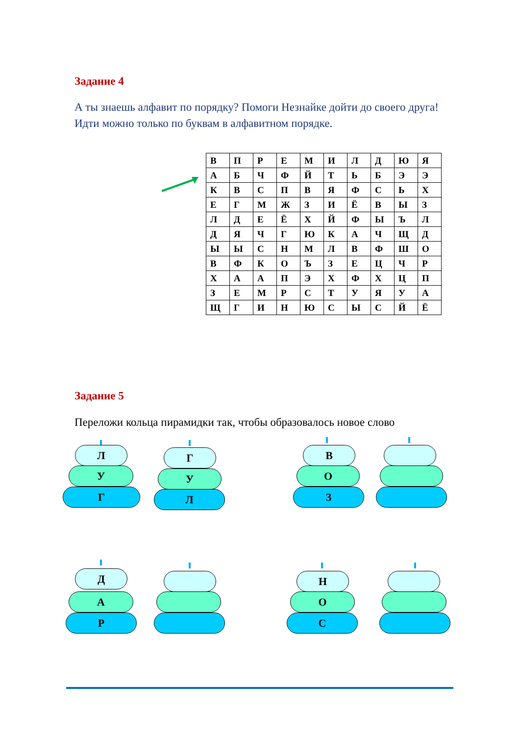Задание 4
А ты знаешь алфавит по порядку? Помоги Незнайке дойти до своего друга!
Идти можно только по буквам в алфавитном порядке.
| В | П | Р | Е | М | И | Л | Д | Ю | Я |
| А | Б | Ч | Ф | Й | Т | Ь | Б | Э | Э |
| К | В | С | П | В | Я | Ф | С | Ь | Х |
| Е | Г | М | Ж | З | И | Ё | В | Ы | З |
| Л | Д | Е | Ё | Х | Й | Ф | Ы | Ъ | Л |
| Д | Я | Ч | Г | Ю | К | А | Ч | Щ | Д |
| Ы | Ы | С | Н | М | Л | В | Ф | Ш | О |
| В | Ф | К | О | Ъ | З | Е | Ц | Ч | Р |
| Х | А | А | П | Э | Х | Ф | Х | Ц | П |
| З | Е | М | Р | С | Т | У | Я | У | А |
| Щ | Г | И | Н | Ю | С | Ы | С | Й | Ё |
Задание 5
Переложи кольца пирамидки так, чтобы образовалось новое слово
Л
У
Г
Г
У
Л
В
О
З
Д
А
Р
Н
О
С